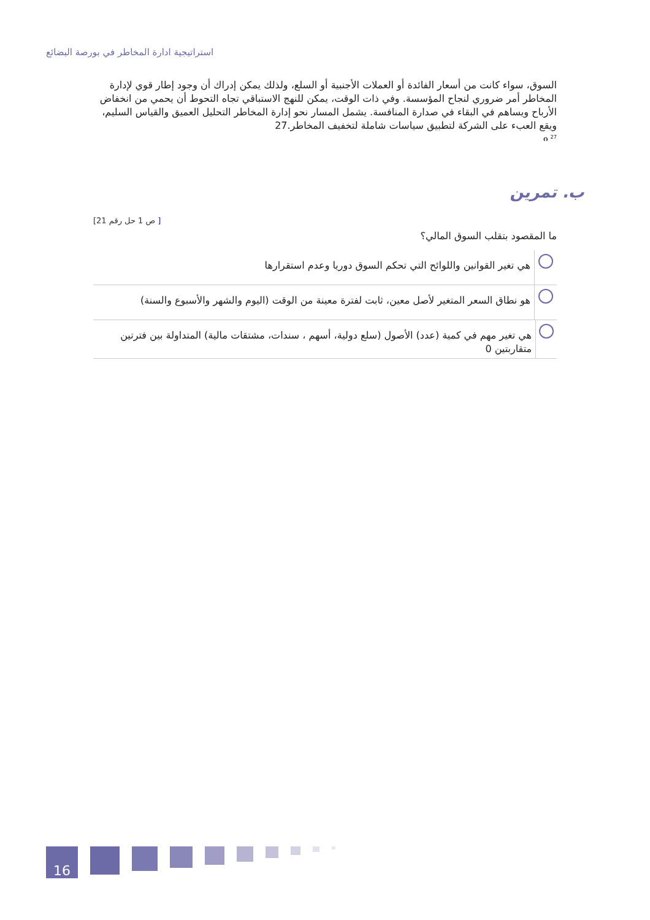استراتيجية ادارة المخاطر في بورصة البضائع
السوق، سواء كانت من أسعار الفائدة أو العملات الأجنبية أو السلع، ولذلك يمكن إدراك أن وجود إطار قوي لإدارة المخاطر أمر ضروري لنجاح المؤسسة. وفي ذات الوقت، يمكن للنهج الاستباقي تجاه التحوط أن يحمي من انخفاض الأرباح ويساهم في البقاء في صدارة المنافسة. يشمل المسار نحو إدارة المخاطر التحليل العميق والقياس السليم، ويقع العبء على الشركة لتطبيق سياسات شاملة لتخفيف المخاطر.27
<sup>27</sup> ⮉
ب. تمرين
[21 ص 1 حل رقم ]
ما المقصود بتقلب السوق المالي؟
هي تغير القوانين واللوائح التي تحكم السوق دوريا وعدم استقرارها
هو نطاق السعر المتغير لأصل معين، ثابت لفترة معينة من الوقت (اليوم والشهر والأسبوع والسنة)
هي تغير مهم في كمية (عدد) الأصول (سلع دولية، أسهم ، سندات، مشتقات مالية) المتداولة بين فترتين متقاربتين 0
16